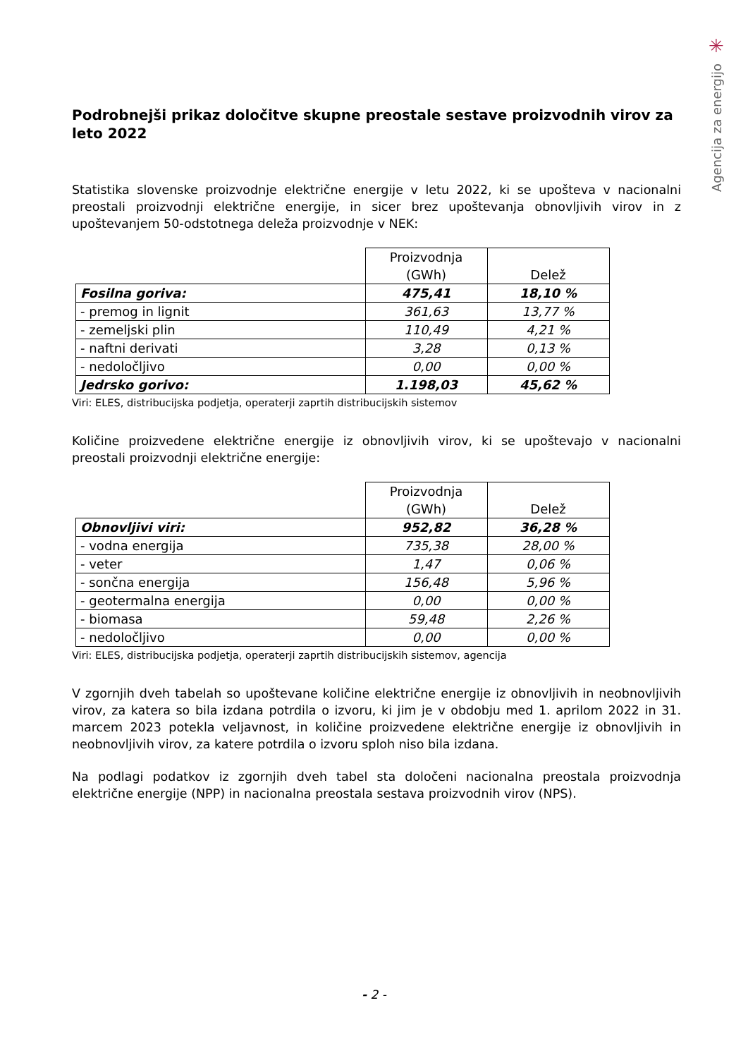✳
Agencija za energijo
Podrobnejši prikaz določitve skupne preostale sestave proizvodnih virov za leto 2022
Statistika slovenske proizvodnje električne energije v letu 2022, ki se upošteva v nacionalni preostali proizvodnji električne energije, in sicer brez upoštevanja obnovljivih virov in z upoštevanjem 50-odstotnega deleža proizvodnje v NEK:
| | Proizvodnja (GWh) | Delež |
| --- | --- | --- |
| Fosilna goriva: | 475,41 | 18,10 % |
| - premog in lignit | 361,63 | 13,77 % |
| - zemeljski plin | 110,49 | 4,21 % |
| - naftni derivati | 3,28 | 0,13 % |
| - nedoločljivo | 0,00 | 0,00 % |
| Jedrsko gorivo: | 1.198,03 | 45,62 % |
Viri: ELES, distribucijska podjetja, operaterji zaprtih distribucijskih sistemov
Količine proizvedene električne energije iz obnovljivih virov, ki se upoštevajo v nacionalni preostali proizvodnji električne energije:
| | Proizvodnja (GWh) | Delež |
| --- | --- | --- |
| Obnovljivi viri: | 952,82 | 36,28 % |
| - vodna energija | 735,38 | 28,00 % |
| - veter | 1,47 | 0,06 % |
| - sončna energija | 156,48 | 5,96 % |
| - geotermalna energija | 0,00 | 0,00 % |
| - biomasa | 59,48 | 2,26 % |
| - nedoločljivo | 0,00 | 0,00 % |
Viri: ELES, distribucijska podjetja, operaterji zaprtih distribucijskih sistemov, agencija
V zgornjih dveh tabelah so upoštevane količine električne energije iz obnovljivih in neobnovljivih virov, za katera so bila izdana potrdila o izvoru, ki jim je v obdobju med 1. aprilom 2022 in 31. marcem 2023 potekla veljavnost, in količine proizvedene električne energije iz obnovljivih in neobnovljivih virov, za katere potrdila o izvoru sploh niso bila izdana.
Na podlagi podatkov iz zgornjih dveh tabel sta določeni nacionalna preostala proizvodnja električne energije (NPP) in nacionalna preostala sestava proizvodnih virov (NPS).
- 2 -